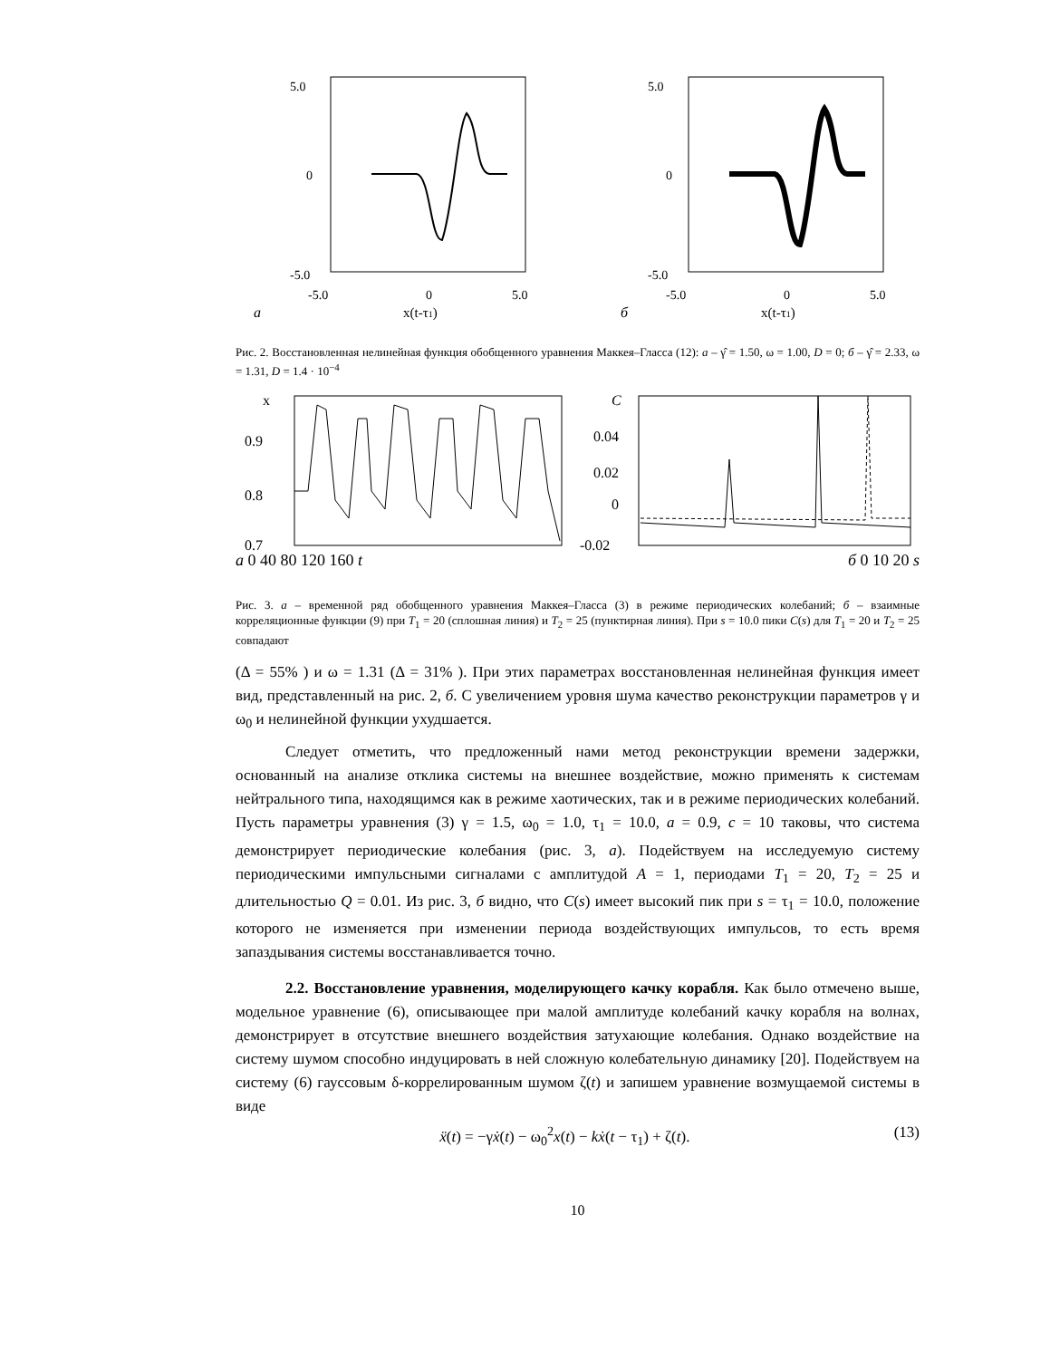5.0
0
-5.0
-5.0
0
5.0
a
x(t-τ1)
5.0
0
-5.0
-5.0
0
5.0
б
x(t-τ1)
Рис. 2. Восстановленная нелинейная функция обобщенного уравнения Маккея–Гласса (12): a – γ̂ = 1.50, ω = 1.00, D = 0; б – γ̂ = 2.33, ω = 1.31, D = 1.4 · 10<sup>−4</sup>
x
0.9
0.8
0.7
C
0.04
0.02
0
-0.02
a 0 40 80 120 160 t б 0 10 20 s
Рис. 3. a – временной ряд обобщенного уравнения Маккея–Гласса (3) в режиме периодических колебаний; б – взаимные корреляционные функции (9) при T<sub>1</sub> = 20 (сплошная линия) и T<sub>2</sub> = 25 (пунктирная линия). При s = 10.0 пики C(s) для T<sub>1</sub> = 20 и T<sub>2</sub> = 25 совпадают
(Δ = 55% ) и ω = 1.31 (Δ = 31% ). При этих параметрах восстановленная нелинейная функция имеет вид, представленный на рис. 2, б. С увеличением уровня шума качество реконструкции параметров γ и ω<sub>0</sub> и нелинейной функции ухудшается.
Следует отметить, что предложенный нами метод реконструкции времени задержки, основанный на анализе отклика системы на внешнее воздействие, можно применять к системам нейтрального типа, находящимся как в режиме хаотических, так и в режиме периодических колебаний. Пусть параметры уравнения (3) γ = 1.5, ω<sub>0</sub> = 1.0, τ<sub>1</sub> = 10.0, a = 0.9, c = 10 таковы, что система демонстрирует периодические колебания (рис. 3, a). Подействуем на исследуемую систему периодическими импульсными сигналами с амплитудой A = 1, периодами T<sub>1</sub> = 20, T<sub>2</sub> = 25 и длительностью Q = 0.01. Из рис. 3, б видно, что C(s) имеет высокий пик при s = τ<sub>1</sub> = 10.0, положение которого не изменяется при изменении периода воздействующих импульсов, то есть время запаздывания системы восстанавливается точно.
2.2. Восстановление уравнения, моделирующего качку корабля. Как было отмечено выше, модельное уравнение (6), описывающее при малой амплитуде колебаний качку корабля на волнах, демонстрирует в отсутствие внешнего воздействия затухающие колебания. Однако воздействие на систему шумом способно индуцировать в ней сложную колебательную динамику [20]. Подействуем на систему (6) гауссовым δ-коррелированным шумом ζ(t) и запишем уравнение возмущаемой системы в виде
ẍ(t) = −γẋ(t) − ω<sub>0</sub><sup>2</sup>x(t) − kẋ(t − τ<sub>1</sub>) + ζ(t). (13)
10